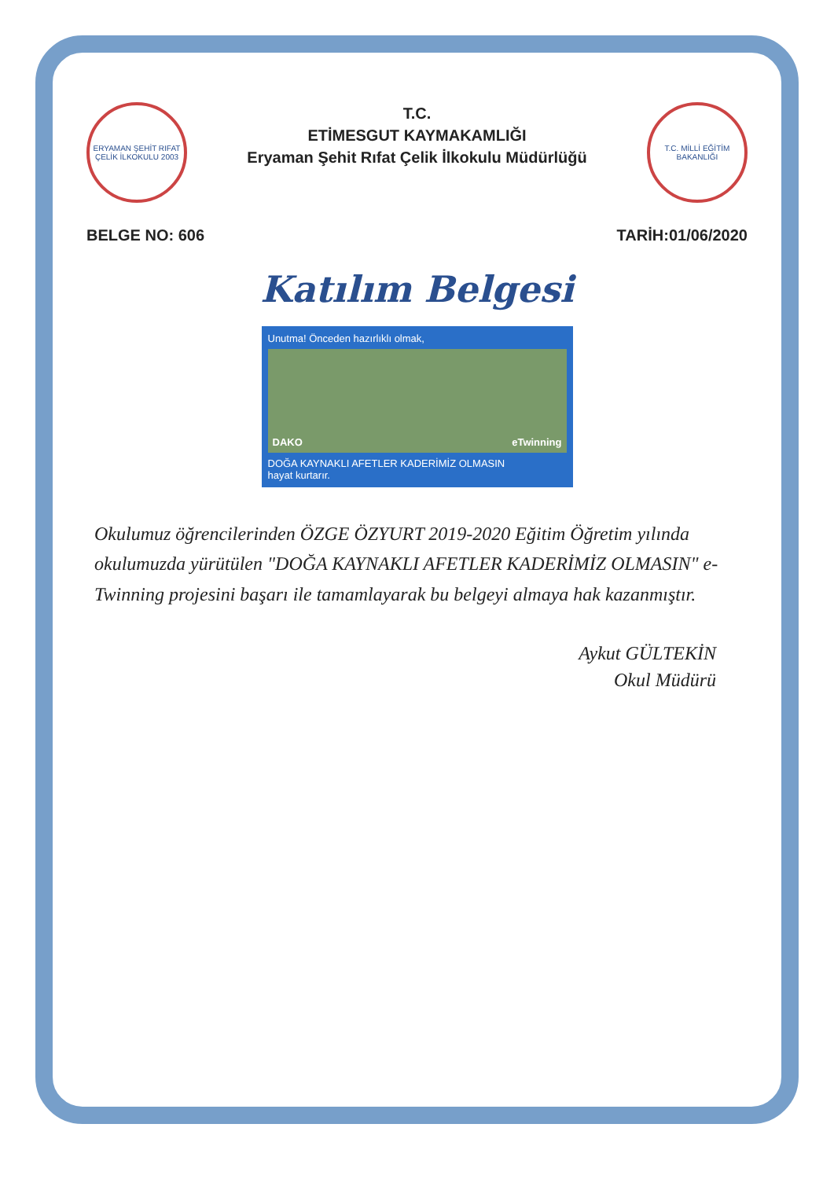ERYAMAN ŞEHİT RIFAT ÇELİK İLKOKULU 2003
T.C.
ETİMESGUT KAYMAKAMLIĞI
Eryaman Şehit Rıfat Çelik İlkokulu Müdürlüğü
T.C. MİLLİ EĞİTİM BAKANLIĞI
BELGE NO: 606 TARİH:01/06/2020
Katılım Belgesi
Unutma! Önceden hazırlıklı olmak,
DAKO eTwinning
DOĞA KAYNAKLI AFETLER KADERİMİZ OLMASIN
hayat kurtarır.
Okulumuz öğrencilerinden ÖZGE ÖZYURT 2019-2020 Eğitim Öğretim yılında okulumuzda yürütülen "DOĞA KAYNAKLI AFETLER KADERİMİZ OLMASIN" e-Twinning projesini başarı ile tamamlayarak bu belgeyi almaya hak kazanmıştır.
Aykut GÜLTEKİN
Okul Müdürü